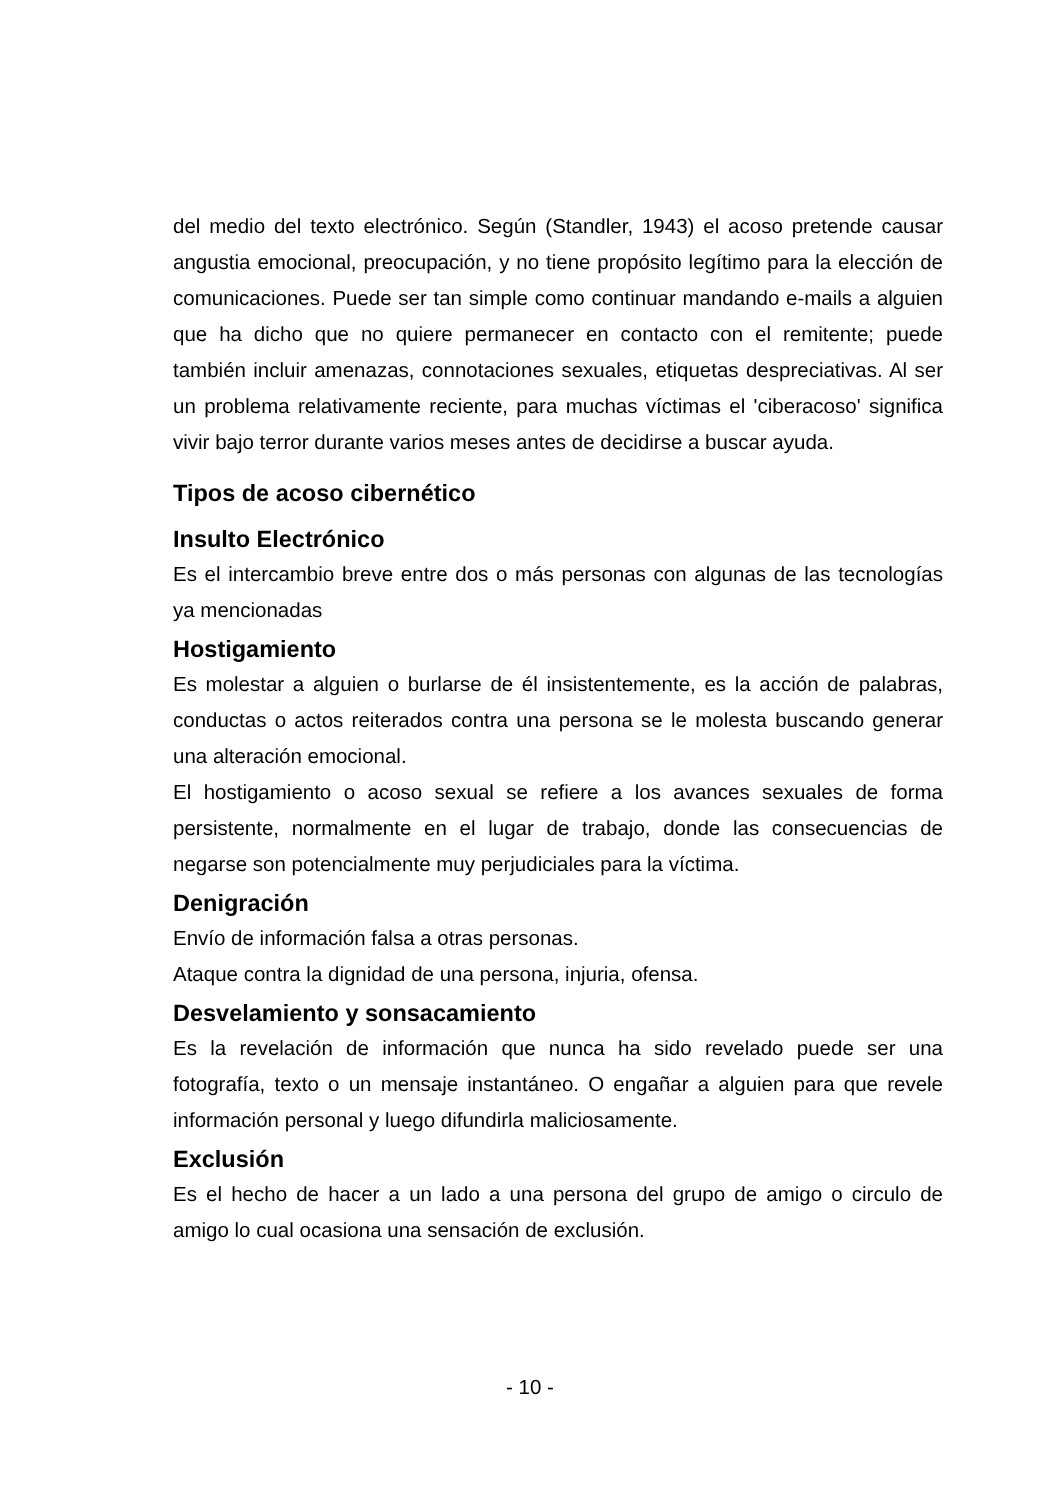del medio del texto electrónico. Según (Standler, 1943) el acoso pretende causar angustia emocional, preocupación, y no tiene propósito legítimo para la elección de comunicaciones. Puede ser tan simple como continuar mandando e-mails a alguien que ha dicho que no quiere permanecer en contacto con el remitente; puede también incluir amenazas, connotaciones sexuales, etiquetas despreciativas. Al ser un problema relativamente reciente, para muchas víctimas el 'ciberacoso' significa vivir bajo terror durante varios meses antes de decidirse a buscar ayuda.
Tipos de acoso cibernético
Insulto Electrónico
Es el intercambio breve entre dos o más personas con algunas de las tecnologías ya mencionadas
Hostigamiento
Es molestar a alguien o burlarse de él insistentemente, es la acción de palabras, conductas o actos reiterados contra una persona se le molesta buscando generar una alteración emocional.
El hostigamiento o acoso sexual se refiere a los avances sexuales de forma persistente, normalmente en el lugar de trabajo, donde las consecuencias de negarse son potencialmente muy perjudiciales para la víctima.
Denigración
Envío de información falsa a otras personas.
Ataque contra la dignidad de una persona, injuria, ofensa.
Desvelamiento y sonsacamiento
Es la revelación de información que nunca ha sido revelado puede ser una fotografía, texto o un mensaje instantáneo. O engañar a alguien para que revele información personal y luego difundirla maliciosamente.
Exclusión
Es el hecho de hacer a un lado a una persona del grupo de amigo o circulo de amigo lo cual ocasiona una sensación de exclusión.
- 10 -